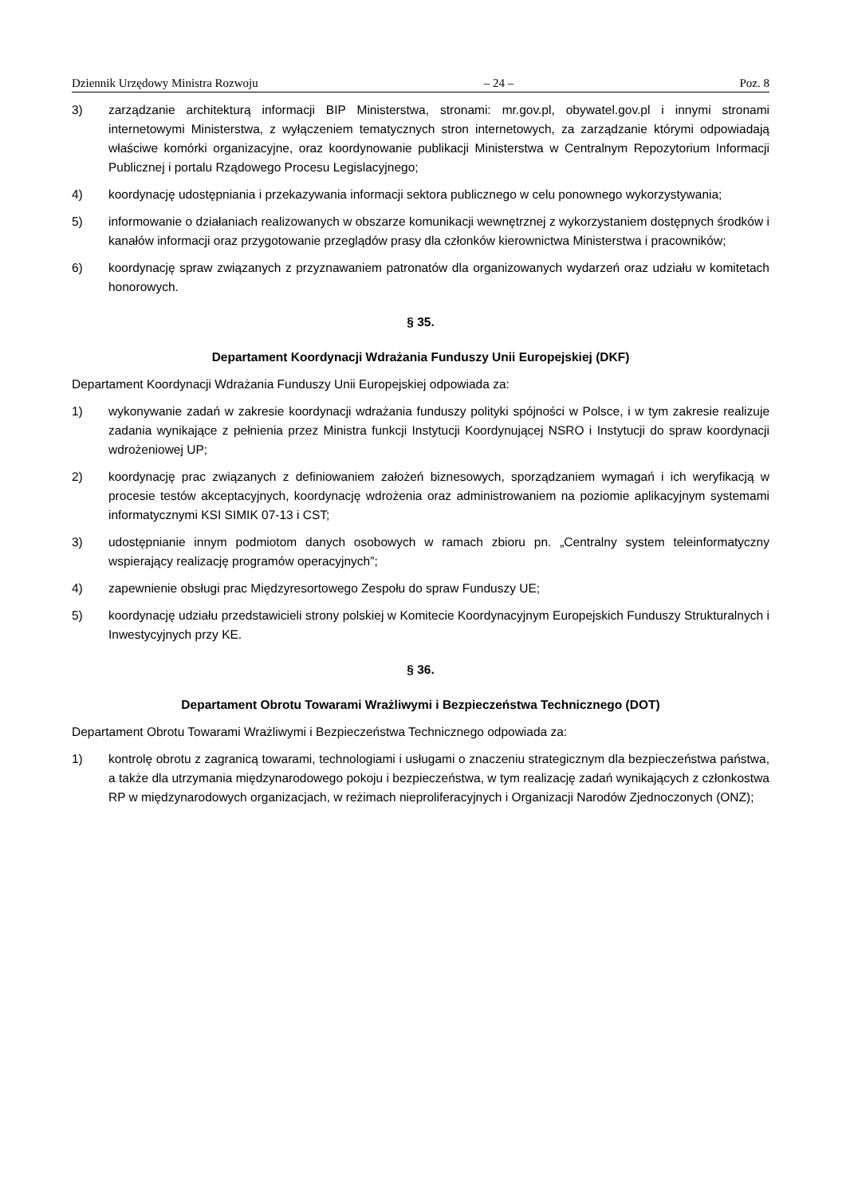Dziennik Urzędowy Ministra Rozwoju – 24 – Poz. 8
3) zarządzanie architekturą informacji BIP Ministerstwa, stronami: mr.gov.pl, obywatel.gov.pl i innymi stronami internetowymi Ministerstwa, z wyłączeniem tematycznych stron internetowych, za zarządzanie którymi odpowiadają właściwe komórki organizacyjne, oraz koordynowanie publikacji Ministerstwa w Centralnym Repozytorium Informacji Publicznej i portalu Rządowego Procesu Legislacyjnego;
4) koordynację udostępniania i przekazywania informacji sektora publicznego w celu ponownego wykorzystywania;
5) informowanie o działaniach realizowanych w obszarze komunikacji wewnętrznej z wykorzystaniem dostępnych środków i kanałów informacji oraz przygotowanie przeglądów prasy dla członków kierownictwa Ministerstwa i pracowników;
6) koordynację spraw związanych z przyznawaniem patronatów dla organizowanych wydarzeń oraz udziału w komitetach honorowych.
§ 35.
Departament Koordynacji Wdrażania Funduszy Unii Europejskiej (DKF)
Departament Koordynacji Wdrażania Funduszy Unii Europejskiej odpowiada za:
1) wykonywanie zadań w zakresie koordynacji wdrażania funduszy polityki spójności w Polsce, i w tym zakresie realizuje zadania wynikające z pełnienia przez Ministra funkcji Instytucji Koordynującej NSRO i Instytucji do spraw koordynacji wdrożeniowej UP;
2) koordynację prac związanych z definiowaniem założeń biznesowych, sporządzaniem wymagań i ich weryfikacją w procesie testów akceptacyjnych, koordynację wdrożenia oraz administrowaniem na poziomie aplikacyjnym systemami informatycznymi KSI SIMIK 07-13 i CST;
3) udostępnianie innym podmiotom danych osobowych w ramach zbioru pn. „Centralny system teleinformatyczny wspierający realizację programów operacyjnych”;
4) zapewnienie obsługi prac Międzyresortowego Zespołu do spraw Funduszy UE;
5) koordynację udziału przedstawicieli strony polskiej w Komitecie Koordynacyjnym Europejskich Funduszy Strukturalnych i Inwestycyjnych przy KE.
§ 36.
Departament Obrotu Towarami Wrażliwymi i Bezpieczeństwa Technicznego (DOT)
Departament Obrotu Towarami Wrażliwymi i Bezpieczeństwa Technicznego odpowiada za:
1) kontrolę obrotu z zagranicą towarami, technologiami i usługami o znaczeniu strategicznym dla bezpieczeństwa państwa, a także dla utrzymania międzynarodowego pokoju i bezpieczeństwa, w tym realizację zadań wynikających z członkostwa RP w międzynarodowych organizacjach, w reżimach nieproliferacyjnych i Organizacji Narodów Zjednoczonych (ONZ);